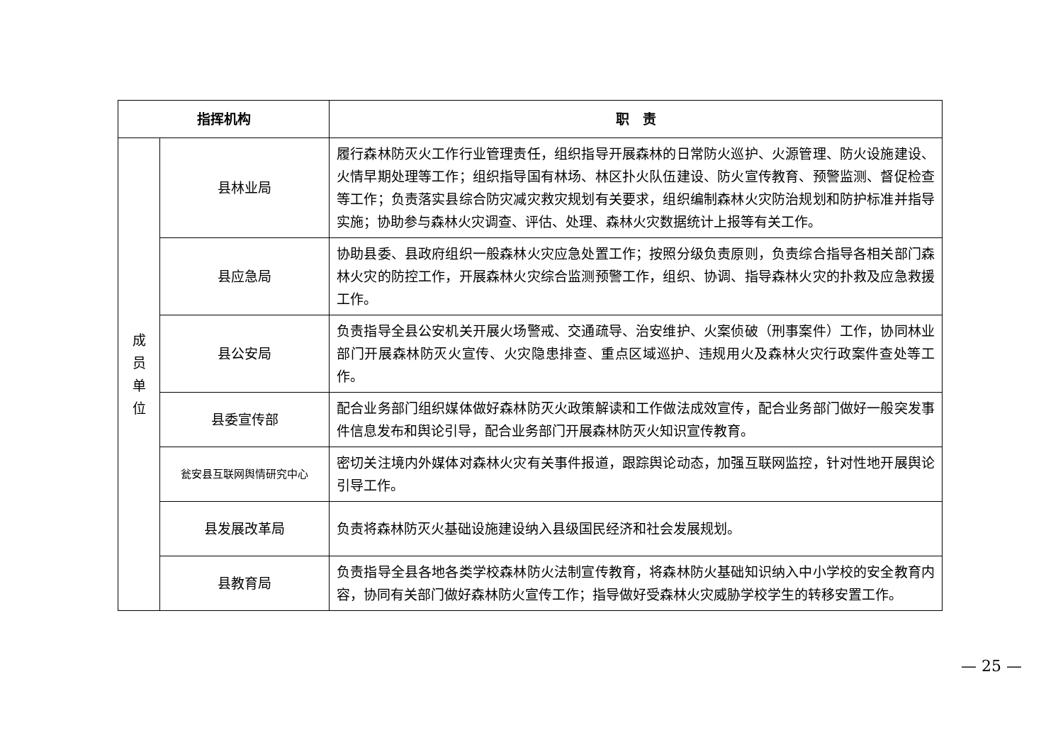| 指挥机构 | | 职 责 |
| --- | --- | --- |
| 成 员 单 位 | 县林业局 | 履行森林防灭火工作行业管理责任，组织指导开展森林的日常防火巡护、火源管理、防火设施建设、火情早期处理等工作；组织指导国有林场、林区扑火队伍建设、防火宣传教育、预警监测、督促检查等工作；负责落实县综合防灾减灾救灾规划有关要求，组织编制森林火灾防治规划和防护标准并指导实施；协助参与森林火灾调查、评估、处理、森林火灾数据统计上报等有关工作。 |
| | 县应急局 | 协助县委、县政府组织一般森林火灾应急处置工作；按照分级负责原则，负责综合指导各相关部门森林火灾的防控工作，开展森林火灾综合监测预警工作，组织、协调、指导森林火灾的扑救及应急救援工作。 |
| | 县公安局 | 负责指导全县公安机关开展火场警戒、交通疏导、治安维护、火案侦破（刑事案件）工作，协同林业部门开展森林防灭火宣传、火灾隐患排查、重点区域巡护、违规用火及森林火灾行政案件查处等工作。 |
| | 县委宣传部 | 配合业务部门组织媒体做好森林防灭火政策解读和工作做法成效宣传，配合业务部门做好一般突发事件信息发布和舆论引导，配合业务部门开展森林防灭火知识宣传教育。 |
| | 瓮安县互联网舆情研究中心 | 密切关注境内外媒体对森林火灾有关事件报道，跟踪舆论动态，加强互联网监控，针对性地开展舆论引导工作。 |
| | 县发展改革局 | 负责将森林防灭火基础设施建设纳入县级国民经济和社会发展规划。 |
| | 县教育局 | 负责指导全县各地各类学校森林防火法制宣传教育，将森林防火基础知识纳入中小学校的安全教育内容，协同有关部门做好森林防火宣传工作；指导做好受森林火灾威胁学校学生的转移安置工作。 |
— 25 —